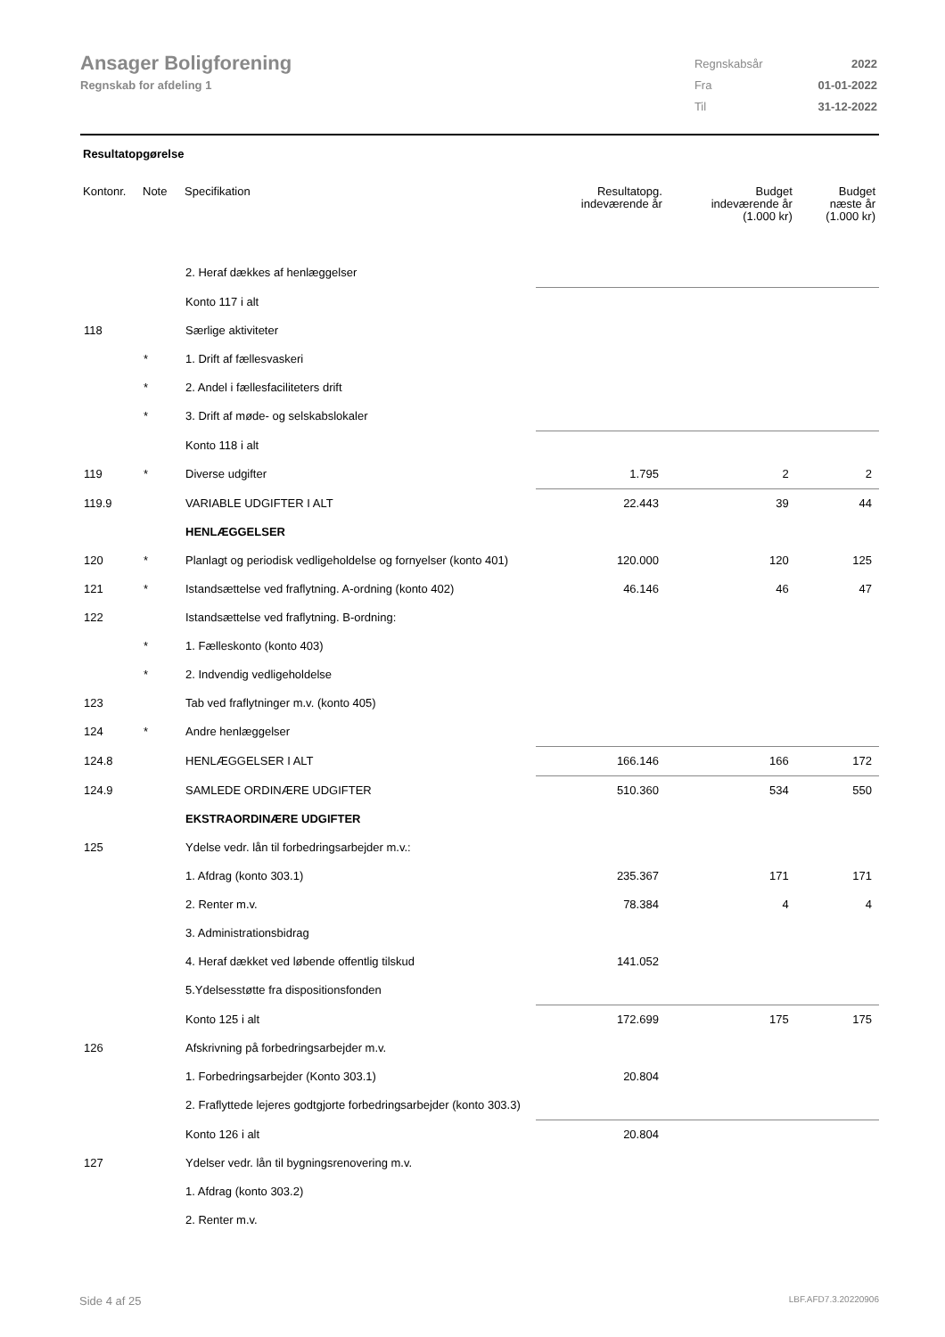Ansager Boligforening
Regnskab for afdeling 1
| Regnskabsår | 2022 |
| Fra | 01-01-2022 |
| Til | 31-12-2022 |
Resultatopgørelse
| Kontonr. | Note | Specifikation | Resultatopg. indeværende år | Budget indeværende år (1.000 kr) | Budget næste år (1.000 kr) |
| --- | --- | --- | --- | --- | --- |
| | | 2. Heraf dækkes af henlæggelser | | | |
| | | Konto 117 i alt | | | |
| 118 | | Særlige aktiviteter | | | |
| | * | 1. Drift af fællesvaskeri | | | |
| | * | 2. Andel i fællesfaciliteters drift | | | |
| | * | 3. Drift af møde- og selskabslokaler | | | |
| | | Konto 118 i alt | | | |
| 119 | * | Diverse udgifter | 1.795 | 2 | 2 |
| 119.9 | | VARIABLE UDGIFTER I ALT | 22.443 | 39 | 44 |
| | | HENLÆGGELSER | | | |
| 120 | * | Planlagt og periodisk vedligeholdelse og fornyelser (konto 401) | 120.000 | 120 | 125 |
| 121 | * | Istandsættelse ved fraflytning. A-ordning (konto 402) | 46.146 | 46 | 47 |
| 122 | | Istandsættelse ved fraflytning. B-ordning: | | | |
| | * | 1. Fælleskonto (konto 403) | | | |
| | * | 2. Indvendig vedligeholdelse | | | |
| 123 | | Tab ved fraflytninger m.v. (konto 405) | | | |
| 124 | * | Andre henlæggelser | | | |
| 124.8 | | HENLÆGGELSER I ALT | 166.146 | 166 | 172 |
| 124.9 | | SAMLEDE ORDINÆRE UDGIFTER | 510.360 | 534 | 550 |
| | | EKSTRAORDINÆRE UDGIFTER | | | |
| 125 | | Ydelse vedr. lån til forbedringsarbejder m.v.: | | | |
| | | 1. Afdrag (konto 303.1) | 235.367 | 171 | 171 |
| | | 2. Renter m.v. | 78.384 | 4 | 4 |
| | | 3. Administrationsbidrag | | | |
| | | 4. Heraf dækket ved løbende offentlig tilskud | 141.052 | | |
| | | 5.Ydelsesstøtte fra dispositionsfonden | | | |
| | | Konto 125 i alt | 172.699 | 175 | 175 |
| 126 | | Afskrivning på forbedringsarbejder m.v. | | | |
| | | 1. Forbedringsarbejder (Konto 303.1) | 20.804 | | |
| | | 2. Fraflyttede lejeres godtgjorte forbedringsarbejder (konto 303.3) | | | |
| | | Konto 126 i alt | 20.804 | | |
| 127 | | Ydelser vedr. lån til bygningsrenovering m.v. | | | |
| | | 1. Afdrag (konto 303.2) | | | |
| | | 2. Renter m.v. | | | |
Side 4 af 25 LBF.AFD7.3.20220906